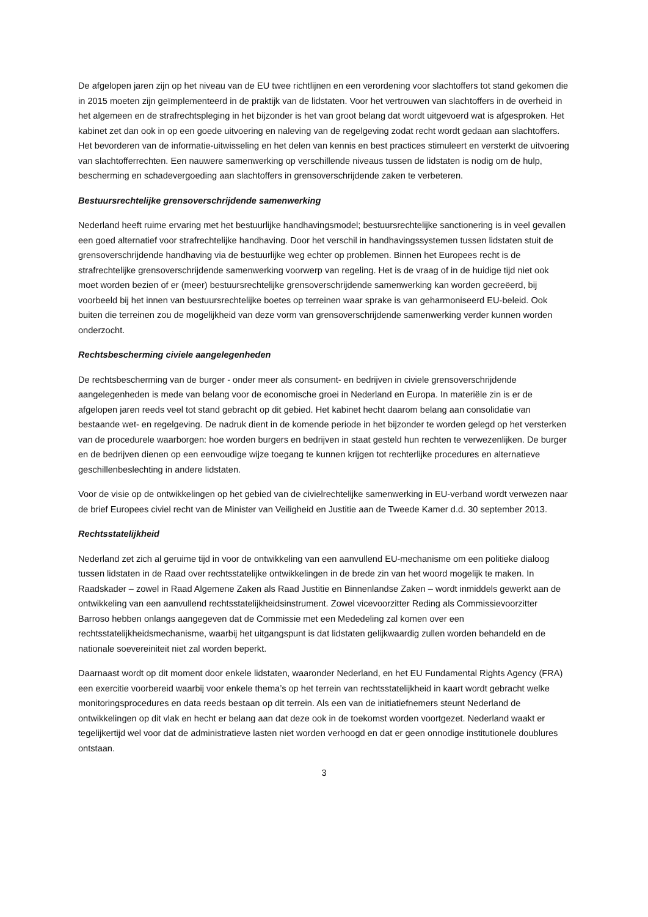De afgelopen jaren zijn op het niveau van de EU twee richtlijnen en een verordening voor slachtoffers tot stand gekomen die in 2015 moeten zijn geïmplementeerd in de praktijk van de lidstaten. Voor het vertrouwen van slachtoffers in de overheid in het algemeen en de strafrechtspleging in het bijzonder is het van groot belang dat wordt uitgevoerd wat is afgesproken. Het kabinet zet dan ook in op een goede uitvoering en naleving van de regelgeving zodat recht wordt gedaan aan slachtoffers. Het bevorderen van de informatie-uitwisseling en het delen van kennis en best practices stimuleert en versterkt de uitvoering van slachtofferrechten. Een nauwere samenwerking op verschillende niveaus tussen de lidstaten is nodig om de hulp, bescherming en schadevergoeding aan slachtoffers in grensoverschrijdende zaken te verbeteren.
Bestuursrechtelijke grensoverschrijdende samenwerking
Nederland heeft ruime ervaring met het bestuurlijke handhavingsmodel; bestuursrechtelijke sanctionering is in veel gevallen een goed alternatief voor strafrechtelijke handhaving. Door het verschil in handhavingssystemen tussen lidstaten stuit de grensoverschrijdende handhaving via de bestuurlijke weg echter op problemen. Binnen het Europees recht is de strafrechtelijke grensoverschrijdende samenwerking voorwerp van regeling. Het is de vraag of in de huidige tijd niet ook moet worden bezien of er (meer) bestuursrechtelijke grensoverschrijdende samenwerking kan worden gecreëerd, bij voorbeeld bij het innen van bestuursrechtelijke boetes op terreinen waar sprake is van geharmoniseerd EU-beleid. Ook buiten die terreinen zou de mogelijkheid van deze vorm van grensoverschrijdende samenwerking verder kunnen worden onderzocht.
Rechtsbescherming civiele aangelegenheden
De rechtsbescherming van de burger - onder meer als consument- en bedrijven in civiele grensoverschrijdende aangelegenheden is mede van belang voor de economische groei in Nederland en Europa. In materiële zin is er de afgelopen jaren reeds veel tot stand gebracht op dit gebied. Het kabinet hecht daarom belang aan consolidatie van bestaande wet- en regelgeving. De nadruk dient in de komende periode in het bijzonder te worden gelegd op het versterken van de procedurele waarborgen: hoe worden burgers en bedrijven in staat gesteld hun rechten te verwezenlijken. De burger en de bedrijven dienen op een eenvoudige wijze toegang te kunnen krijgen tot rechterlijke procedures en alternatieve geschillenbeslechting in andere lidstaten.
Voor de visie op de ontwikkelingen op het gebied van de civielrechtelijke samenwerking in EU-verband wordt verwezen naar de brief Europees civiel recht van de Minister van Veiligheid en Justitie aan de Tweede Kamer d.d. 30 september 2013.
Rechtsstatelijkheid
Nederland zet zich al geruime tijd in voor de ontwikkeling van een aanvullend EU-mechanisme om een politieke dialoog tussen lidstaten in de Raad over rechtsstatelijke ontwikkelingen in de brede zin van het woord mogelijk te maken. In Raadskader – zowel in Raad Algemene Zaken als Raad Justitie en Binnenlandse Zaken – wordt inmiddels gewerkt aan de ontwikkeling van een aanvullend rechtsstatelijkheidsinstrument. Zowel vicevoorzitter Reding als Commissievoorzitter Barroso hebben onlangs aangegeven dat de Commissie met een Mededeling zal komen over een rechtsstatelijkheidsmechanisme, waarbij het uitgangspunt is dat lidstaten gelijkwaardig zullen worden behandeld en de nationale soevereiniteit niet zal worden beperkt.
Daarnaast wordt op dit moment door enkele lidstaten, waaronder Nederland, en het EU Fundamental Rights Agency (FRA) een exercitie voorbereid waarbij voor enkele thema’s op het terrein van rechtsstatelijkheid in kaart wordt gebracht welke monitoringsprocedures en data reeds bestaan op dit terrein. Als een van de initiatiefnemers steunt Nederland de ontwikkelingen op dit vlak en hecht er belang aan dat deze ook in de toekomst worden voortgezet. Nederland waakt er tegelijkertijd wel voor dat de administratieve lasten niet worden verhoogd en dat er geen onnodige institutionele doublures ontstaan.
3